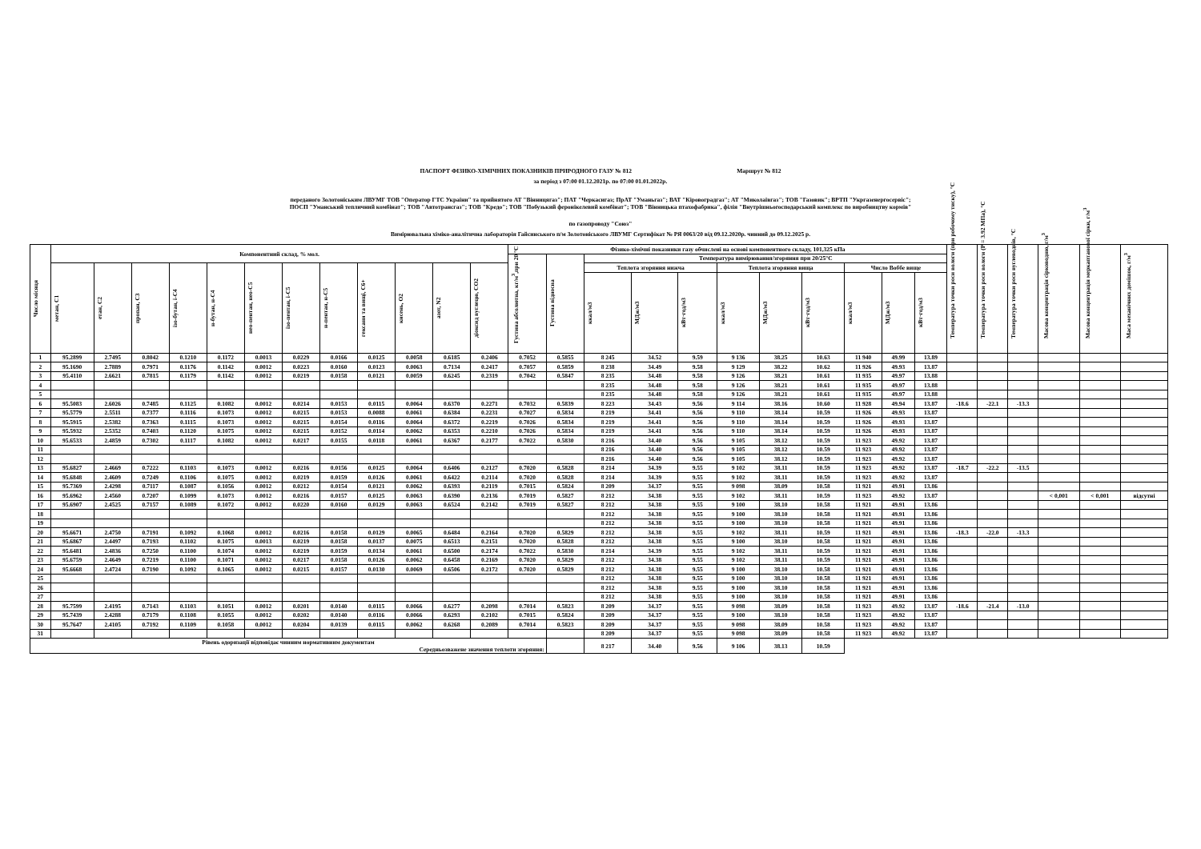ПАСПОРТ ФІЗИКО-ХІМІЧНИХ ПОКАЗНИКІВ ПРИРОДНОГО ГАЗУ № 812 Маршрут № 812
за період з 07:00 01.12.2021р. по 07:00 01.01.2022р.
переданого Золотоніським ЛВУМГ ТОВ "Оператор ГТС України" та прийнятого АТ "Вінницягаз"; ПАТ "Черкасигаз; ПрАТ "Уманьгаз"; ВАТ "Кіровоградгаз"; АТ "Миколаївгаз"; ТОВ "Газовик"; ВРТП "Укргазенергосервіс";
ПОСП "Уманський тепличний комбінат"; ТОВ "Автотрансгаз"; ТОВ "Кредо"; ТОВ "Побузький феронікелевий комбінат"; ТОВ "Вінницька птахофабрика", філія "Внутрішньогосподарський комплекс по виробництву кормів"
по газопроводу "Союз"
Вимірювальна хіміко-аналітична лабораторія Гайсинського п/м Золотоніського ЛВУМГ Сертифікат № РЯ 0063/20 від 09.12.2020р. чинний до 09.12.2025 р.
| Число місяця | Компонентний склад, % мол. | | | | | | | | | | | | Фізико-хімічні показники газу обчислені на основі компонентного складу, 101,325 кПа | | | | | | | | | | | Температура точки роси вологи (при робочому тиску), °С | Температура точки роси вологи (Р = 3.92 МПа), °С | Температура точки роси вуглеводнів, °С | Масова концентрація сірководню, г/м<sup>3</sup> | Масова концентрація меркаптанової сірки, г/м<sup>3</sup> | Маса механічних домішок, г/м<sup>3</sup> |
| --- | --- | --- | --- | --- | --- | --- | --- | --- | --- | --- | --- | --- | --- | --- | --- | --- | --- | --- | --- | --- | --- | --- | --- | --- | --- | --- | --- | --- | --- |
| | | | | | | | | | | | | | Густина абсолютна, кг/м<sup>3</sup>,при 20 °С | Густина відносна | Температура вимірювання/згоряння при 20/25°С | | | | | | | | | | | | | | |
| | метан, С1 | етан, С2 | пропан, С3 | ізо-бутан, і-С4 | н-бутан, н-С4 | нео-пентан, нео-С5 | ізо-пентан, і-С5 | н-пентан, н-С5 | гексани та вищі, С6+ | кисень, О2 | азот, N2 | діоксид вуглецю, СО2 | | | Теплота згоряння нижча | | | Теплота згоряння вища | | | Число Воббе вище | | | | | | | | |
| | | | | | | | | | | | | | | | ккал/м3 | МДж/м3 | кВт·год/м3 | ккал/м3 | МДж/м3 | кВт·год/м3 | ккал/м3 | МДж/м3 | кВт·год/м3 | | | | | | |
| 1 | 95.2899 | 2.7495 | 0.8042 | 0.1210 | 0.1172 | 0.0013 | 0.0229 | 0.0166 | 0.0125 | 0.0058 | 0.6185 | 0.2406 | 0.7052 | 0.5855 | 8 245 | 34.52 | 9.59 | 9 136 | 38.25 | 10.63 | 11 940 | 49.99 | 13.89 | | | | | | |
| 2 | 95.1690 | 2.7889 | 0.7971 | 0.1176 | 0.1142 | 0.0012 | 0.0223 | 0.0160 | 0.0123 | 0.0063 | 0.7134 | 0.2417 | 0.7057 | 0.5859 | 8 238 | 34.49 | 9.58 | 9 129 | 38.22 | 10.62 | 11 926 | 49.93 | 13.87 | | | | | | |
| 3 | 95.4110 | 2.6621 | 0.7815 | 0.1179 | 0.1142 | 0.0012 | 0.0219 | 0.0158 | 0.0121 | 0.0059 | 0.6245 | 0.2319 | 0.7042 | 0.5847 | 8 235 | 34.48 | 9.58 | 9 126 | 38.21 | 10.61 | 11 935 | 49.97 | 13.88 | | | | | | |
| 4 | | | | | | | | | | | | | | | 8 235 | 34.48 | 9.58 | 9 126 | 38.21 | 10.61 | 11 935 | 49.97 | 13.88 | | | | | | |
| 5 | | | | | | | | | | | | | | | 8 235 | 34.48 | 9.58 | 9 126 | 38.21 | 10.61 | 11 935 | 49.97 | 13.88 | | | | | | |
| 6 | 95.5083 | 2.6026 | 0.7485 | 0.1125 | 0.1082 | 0.0012 | 0.0214 | 0.0153 | 0.0115 | 0.0064 | 0.6370 | 0.2271 | 0.7032 | 0.5839 | 8 223 | 34.43 | 9.56 | 9 114 | 38.16 | 10.60 | 11 928 | 49.94 | 13.87 | -18.6 | -22.1 | -13.3 | | | |
| 7 | 95.5779 | 2.5511 | 0.7377 | 0.1116 | 0.1073 | 0.0012 | 0.0215 | 0.0153 | 0.0088 | 0.0061 | 0.6384 | 0.2231 | 0.7027 | 0.5834 | 8 219 | 34.41 | 9.56 | 9 110 | 38.14 | 10.59 | 11 926 | 49.93 | 13.87 | | | | | | |
| 8 | 95.5915 | 2.5382 | 0.7363 | 0.1115 | 0.1073 | 0.0012 | 0.0215 | 0.0154 | 0.0116 | 0.0064 | 0.6372 | 0.2219 | 0.7026 | 0.5834 | 8 219 | 34.41 | 9.56 | 9 110 | 38.14 | 10.59 | 11 926 | 49.93 | 13.87 | | | | | | |
| 9 | 95.5932 | 2.5352 | 0.7403 | 0.1120 | 0.1075 | 0.0012 | 0.0215 | 0.0152 | 0.0114 | 0.0062 | 0.6353 | 0.2210 | 0.7026 | 0.5834 | 8 219 | 34.41 | 9.56 | 9 110 | 38.14 | 10.59 | 11 926 | 49.93 | 13.87 | | | | | | |
| 10 | 95.6533 | 2.4859 | 0.7302 | 0.1117 | 0.1082 | 0.0012 | 0.0217 | 0.0155 | 0.0118 | 0.0061 | 0.6367 | 0.2177 | 0.7022 | 0.5830 | 8 216 | 34.40 | 9.56 | 9 105 | 38.12 | 10.59 | 11 923 | 49.92 | 13.87 | | | | | | |
| 11 | | | | | | | | | | | | | | | 8 216 | 34.40 | 9.56 | 9 105 | 38.12 | 10.59 | 11 923 | 49.92 | 13.87 | | | | | | |
| 12 | | | | | | | | | | | | | | | 8 216 | 34.40 | 9.56 | 9 105 | 38.12 | 10.59 | 11 923 | 49.92 | 13.87 | | | | | | |
| 13 | 95.6827 | 2.4669 | 0.7222 | 0.1103 | 0.1073 | 0.0012 | 0.0216 | 0.0156 | 0.0125 | 0.0064 | 0.6406 | 0.2127 | 0.7020 | 0.5828 | 8 214 | 34.39 | 9.55 | 9 102 | 38.11 | 10.59 | 11 923 | 49.92 | 13.87 | -18.7 | -22.2 | -13.5 | | | |
| 14 | 95.6848 | 2.4609 | 0.7249 | 0.1106 | 0.1075 | 0.0012 | 0.0219 | 0.0159 | 0.0126 | 0.0061 | 0.6422 | 0.2114 | 0.7020 | 0.5828 | 8 214 | 34.39 | 9.55 | 9 102 | 38.11 | 10.59 | 11 923 | 49.92 | 13.87 | | | | | | |
| 15 | 95.7369 | 2.4298 | 0.7117 | 0.1087 | 0.1056 | 0.0012 | 0.0212 | 0.0154 | 0.0121 | 0.0062 | 0.6393 | 0.2119 | 0.7015 | 0.5824 | 8 209 | 34.37 | 9.55 | 9 098 | 38.09 | 10.58 | 11 921 | 49.91 | 13.86 | | | | | | |
| 16 | 95.6962 | 2.4560 | 0.7207 | 0.1099 | 0.1073 | 0.0012 | 0.0216 | 0.0157 | 0.0125 | 0.0063 | 0.6390 | 0.2136 | 0.7019 | 0.5827 | 8 212 | 34.38 | 9.55 | 9 102 | 38.11 | 10.59 | 11 923 | 49.92 | 13.87 | | | | < 0,001 | < 0,001 | відсутні |
| 17 | 95.6907 | 2.4525 | 0.7157 | 0.1089 | 0.1072 | 0.0012 | 0.0220 | 0.0160 | 0.0129 | 0.0063 | 0.6524 | 0.2142 | 0.7019 | 0.5827 | 8 212 | 34.38 | 9.55 | 9 100 | 38.10 | 10.58 | 11 921 | 49.91 | 13.86 | | | | | | |
| 18 | | | | | | | | | | | | | | | 8 212 | 34.38 | 9.55 | 9 100 | 38.10 | 10.58 | 11 921 | 49.91 | 13.86 | | | | | | |
| 19 | | | | | | | | | | | | | | | 8 212 | 34.38 | 9.55 | 9 100 | 38.10 | 10.58 | 11 921 | 49.91 | 13.86 | | | | | | |
| 20 | 95.6671 | 2.4750 | 0.7191 | 0.1092 | 0.1068 | 0.0012 | 0.0216 | 0.0158 | 0.0129 | 0.0065 | 0.6484 | 0.2164 | 0.7020 | 0.5829 | 8 212 | 34.38 | 9.55 | 9 102 | 38.11 | 10.59 | 11 921 | 49.91 | 13.86 | -18.3 | -22.0 | -13.3 | | | |
| 21 | 95.6867 | 2.4497 | 0.7193 | 0.1102 | 0.1075 | 0.0013 | 0.0219 | 0.0158 | 0.0137 | 0.0075 | 0.6513 | 0.2151 | 0.7020 | 0.5828 | 8 212 | 34.38 | 9.55 | 9 100 | 38.10 | 10.58 | 11 921 | 49.91 | 13.86 | | | | | | |
| 22 | 95.6481 | 2.4836 | 0.7250 | 0.1100 | 0.1074 | 0.0012 | 0.0219 | 0.0159 | 0.0134 | 0.0061 | 0.6500 | 0.2174 | 0.7022 | 0.5830 | 8 214 | 34.39 | 9.55 | 9 102 | 38.11 | 10.59 | 11 921 | 49.91 | 13.86 | | | | | | |
| 23 | 95.6759 | 2.4649 | 0.7219 | 0.1100 | 0.1071 | 0.0012 | 0.0217 | 0.0158 | 0.0126 | 0.0062 | 0.6458 | 0.2169 | 0.7020 | 0.5829 | 8 212 | 34.38 | 9.55 | 9 102 | 38.11 | 10.59 | 11 921 | 49.91 | 13.86 | | | | | | |
| 24 | 95.6668 | 2.4724 | 0.7190 | 0.1092 | 0.1065 | 0.0012 | 0.0215 | 0.0157 | 0.0130 | 0.0069 | 0.6506 | 0.2172 | 0.7020 | 0.5829 | 8 212 | 34.38 | 9.55 | 9 100 | 38.10 | 10.58 | 11 921 | 49.91 | 13.86 | | | | | | |
| 25 | | | | | | | | | | | | | | | 8 212 | 34.38 | 9.55 | 9 100 | 38.10 | 10.58 | 11 921 | 49.91 | 13.86 | | | | | | |
| 26 | | | | | | | | | | | | | | | 8 212 | 34.38 | 9.55 | 9 100 | 38.10 | 10.58 | 11 921 | 49.91 | 13.86 | | | | | | |
| 27 | | | | | | | | | | | | | | | 8 212 | 34.38 | 9.55 | 9 100 | 38.10 | 10.58 | 11 921 | 49.91 | 13.86 | | | | | | |
| 28 | 95.7599 | 2.4195 | 0.7143 | 0.1103 | 0.1051 | 0.0012 | 0.0201 | 0.0140 | 0.0115 | 0.0066 | 0.6277 | 0.2098 | 0.7014 | 0.5823 | 8 209 | 34.37 | 9.55 | 9 098 | 38.09 | 10.58 | 11 923 | 49.92 | 13.87 | -18.6 | -21.4 | -13.0 | | | |
| 29 | 95.7439 | 2.4288 | 0.7179 | 0.1108 | 0.1055 | 0.0012 | 0.0202 | 0.0140 | 0.0116 | 0.0066 | 0.6293 | 0.2102 | 0.7015 | 0.5824 | 8 209 | 34.37 | 9.55 | 9 100 | 38.10 | 10.58 | 11 923 | 49.92 | 13.87 | | | | | | |
| 30 | 95.7647 | 2.4105 | 0.7192 | 0.1109 | 0.1058 | 0.0012 | 0.0204 | 0.0139 | 0.0115 | 0.0062 | 0.6268 | 0.2089 | 0.7014 | 0.5823 | 8 209 | 34.37 | 9.55 | 9 098 | 38.09 | 10.58 | 11 923 | 49.92 | 13.87 | | | | | | |
| 31 | | | | | | | | | | | | | | | 8 209 | 34.37 | 9.55 | 9 098 | 38.09 | 10.58 | 11 923 | 49.92 | 13.87 | | | | | | |
| Рівень одоризації відповідає чинним нормативним документам Середньозважене значення теплоти згоряння: | | | | | | | | | | | | | | | 8 217 | 34.40 | 9.56 | 9 106 | 38.13 | 10.59 | | | | | | | | | |